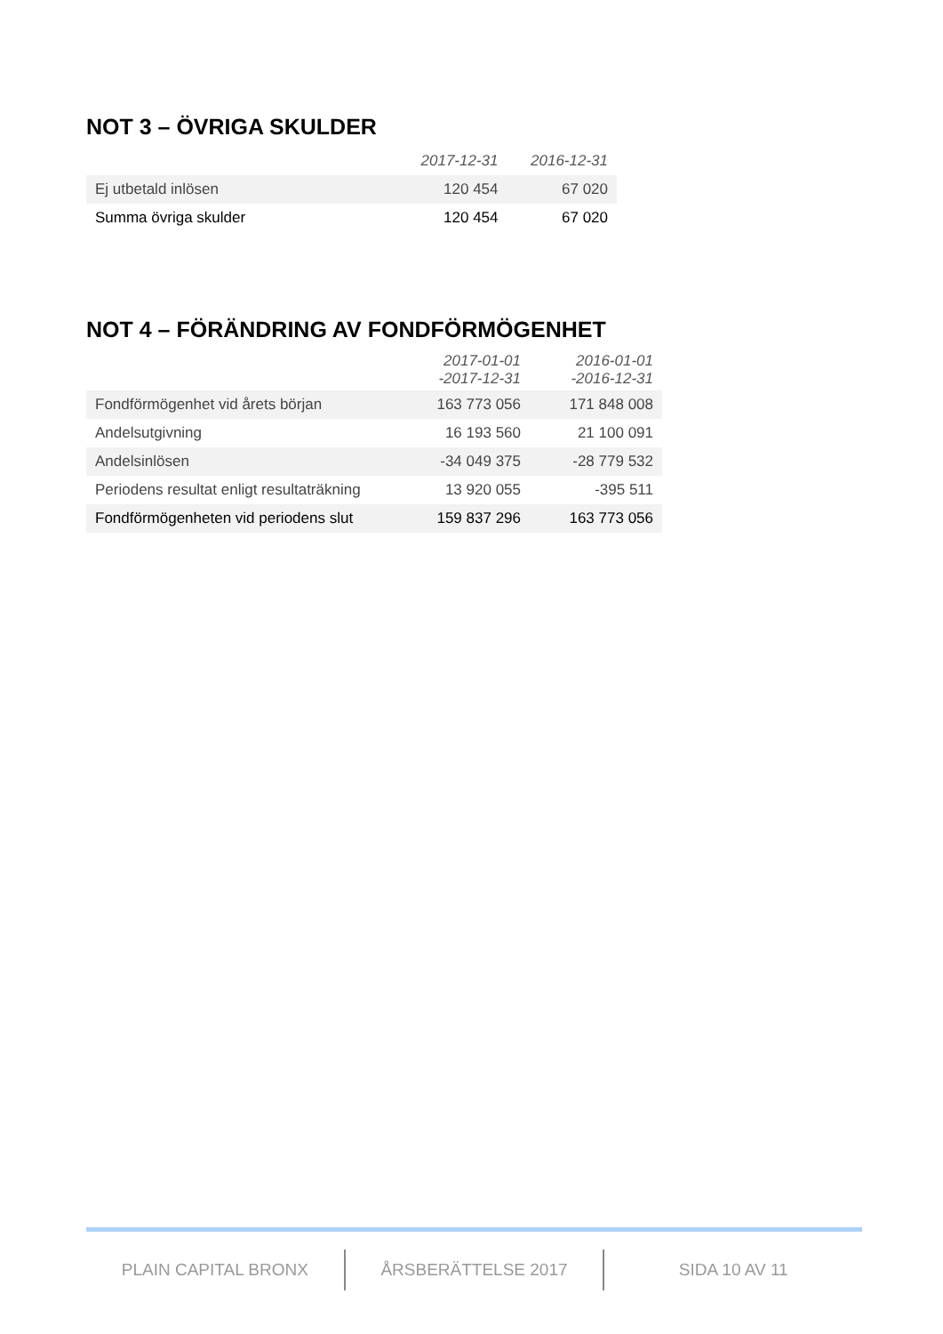NOT 3 – ÖVRIGA SKULDER
| | 2017-12-31 | 2016-12-31 |
| --- | --- | --- |
| Ej utbetald inlösen | 120 454 | 67 020 |
| Summa övriga skulder | 120 454 | 67 020 |
NOT 4 – FÖRÄNDRING AV FONDFÖRMÖGENHET
| | 2017-01-01 -2017-12-31 | 2016-01-01 -2016-12-31 |
| --- | --- | --- |
| Fondförmögenhet vid årets början | 163 773 056 | 171 848 008 |
| Andelsutgivning | 16 193 560 | 21 100 091 |
| Andelsinlösen | -34 049 375 | -28 779 532 |
| Periodens resultat enligt resultaträkning | 13 920 055 | -395 511 |
| Fondförmögenheten vid periodens slut | 159 837 296 | 163 773 056 |
PLAIN CAPITAL BRONX ÅRSBERÄTTELSE 2017 SIDA 10 AV 11